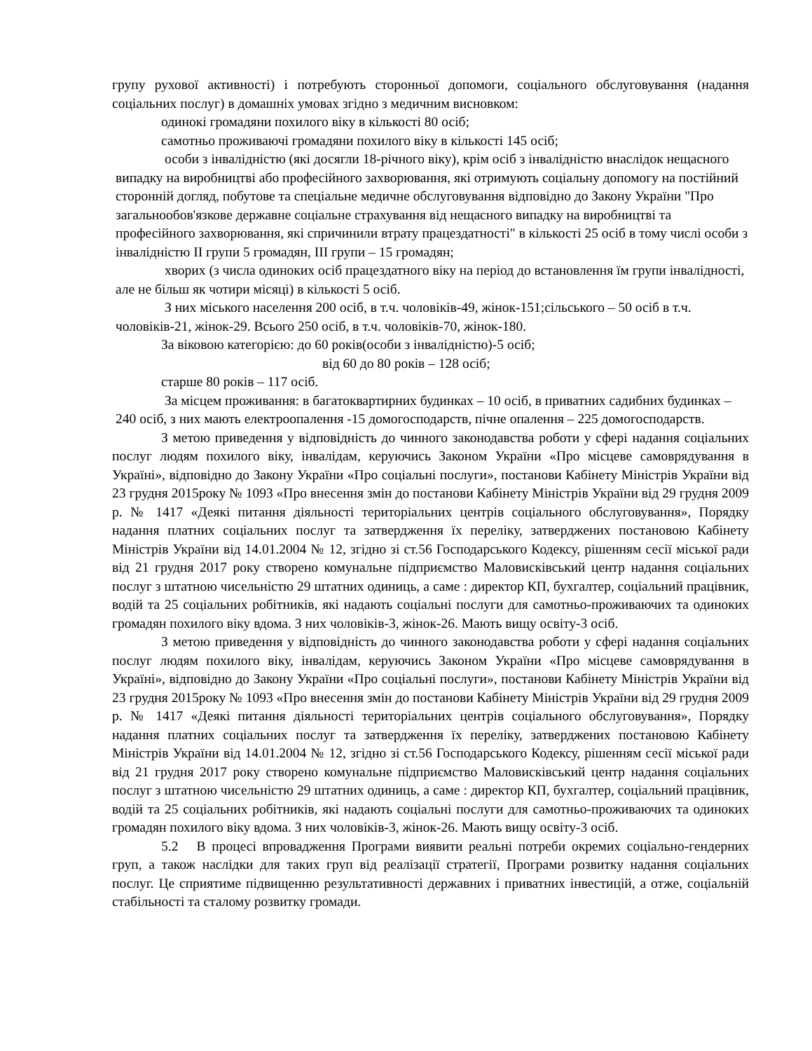групу рухової активності) і потребують сторонньої допомоги, соціального обслуговування (надання соціальних послуг) в домашніх умовах згідно з медичним висновком:
одинокі громадяни похилого віку в кількості 80 осіб;
самотньо проживаючі громадяни похилого віку в кількості 145 осіб;
особи з інвалідністю (які досягли 18-річного віку), крім осіб з інвалідністю внаслідок нещасного випадку на виробництві або професійного захворювання, які отримують соціальну допомогу на постійний сторонній догляд, побутове та спеціальне медичне обслуговування відповідно до Закону України "Про загальнообов'язкове державне соціальне страхування від нещасного випадку на виробництві та професійного захворювання, які спричинили втрату працездатності" в кількості 25 осіб в тому числі особи з інвалідністю II групи 5 громадян, III групи – 15 громадян;
хворих (з числа одиноких осіб працездатного віку на період до встановлення їм групи інвалідності, але не більш як чотири місяці) в кількості 5 осіб.
З них міського населення 200 осіб, в т.ч. чоловіків-49, жінок-151;сільського – 50 осіб в т.ч. чоловіків-21, жінок-29. Всього 250 осіб, в т.ч. чоловіків-70, жінок-180.
За віковою категорією: до 60 років(особи з інвалідністю)-5 осіб;
від 60 до 80 років – 128 осіб;
старше 80 років – 117 осіб.
За місцем проживання: в багатоквартирних будинках – 10 осіб, в приватних садибних будинках – 240 осіб, з них мають електроопалення -15 домогосподарств, пічне опалення – 225 домогосподарств.
З метою приведення у відповідність до чинного законодавства роботи у сфері надання соціальних послуг людям похилого віку, інвалідам, керуючись Законом України «Про місцеве самоврядування в Україні», відповідно до Закону України «Про соціальні послуги», постанови Кабінету Міністрів України від 23 грудня 2015року № 1093 «Про внесення змін до постанови Кабінету Міністрів України від 29 грудня 2009 р. № 1417 «Деякі питання діяльності територіальних центрів соціального обслуговування», Порядку надання платних соціальних послуг та затвердження їх переліку, затверджених постановою Кабінету Міністрів України від 14.01.2004 № 12, згідно зі ст.56 Господарського Кодексу, рішенням сесії міської ради від 21 грудня 2017 року створено комунальне підприємство Маловисківський центр надання соціальних послуг з штатною чисельністю 29 штатних одиниць, а саме : директор КП, бухгалтер, соціальний працівник, водій та 25 соціальних робітників, які надають соціальні послуги для самотньо-проживаючих та одиноких громадян похилого віку вдома. З них чоловіків-3, жінок-26. Мають вищу освіту-3 осіб.
З метою приведення у відповідність до чинного законодавства роботи у сфері надання соціальних послуг людям похилого віку, інвалідам, керуючись Законом України «Про місцеве самоврядування в Україні», відповідно до Закону України «Про соціальні послуги», постанови Кабінету Міністрів України від 23 грудня 2015року № 1093 «Про внесення змін до постанови Кабінету Міністрів України від 29 грудня 2009 р. № 1417 «Деякі питання діяльності територіальних центрів соціального обслуговування», Порядку надання платних соціальних послуг та затвердження їх переліку, затверджених постановою Кабінету Міністрів України від 14.01.2004 № 12, згідно зі ст.56 Господарського Кодексу, рішенням сесії міської ради від 21 грудня 2017 року створено комунальне підприємство Маловисківський центр надання соціальних послуг з штатною чисельністю 29 штатних одиниць, а саме : директор КП, бухгалтер, соціальний працівник, водій та 25 соціальних робітників, які надають соціальні послуги для самотньо-проживаючих та одиноких громадян похилого віку вдома. З них чоловіків-3, жінок-26. Мають вищу освіту-3 осіб.
5.2 В процесі впровадження Програми виявити реальні потреби окремих соціально-гендерних груп, а також наслідки для таких груп від реалізації стратегії, Програми розвитку надання соціальних послуг. Це сприятиме підвищенню результативності державних і приватних інвестицій, а отже, соціальній стабільності та сталому розвитку громади.